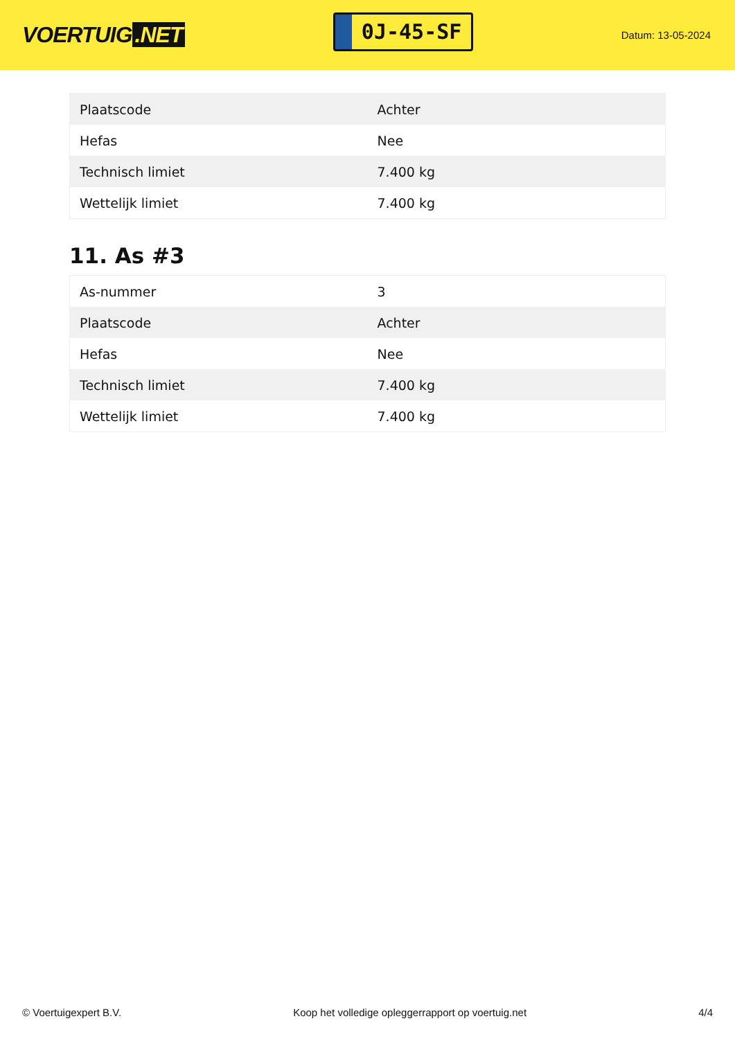VOERTUIG.NET
0J-45-SF
Datum: 13-05-2024
| Plaatscode | Achter |
| Hefas | Nee |
| Technisch limiet | 7.400 kg |
| Wettelijk limiet | 7.400 kg |
11. As #3
| As-nummer | 3 |
| Plaatscode | Achter |
| Hefas | Nee |
| Technisch limiet | 7.400 kg |
| Wettelijk limiet | 7.400 kg |
© Voertuigexpert B.V. Koop het volledige opleggerrapport op voertuig.net 4/4